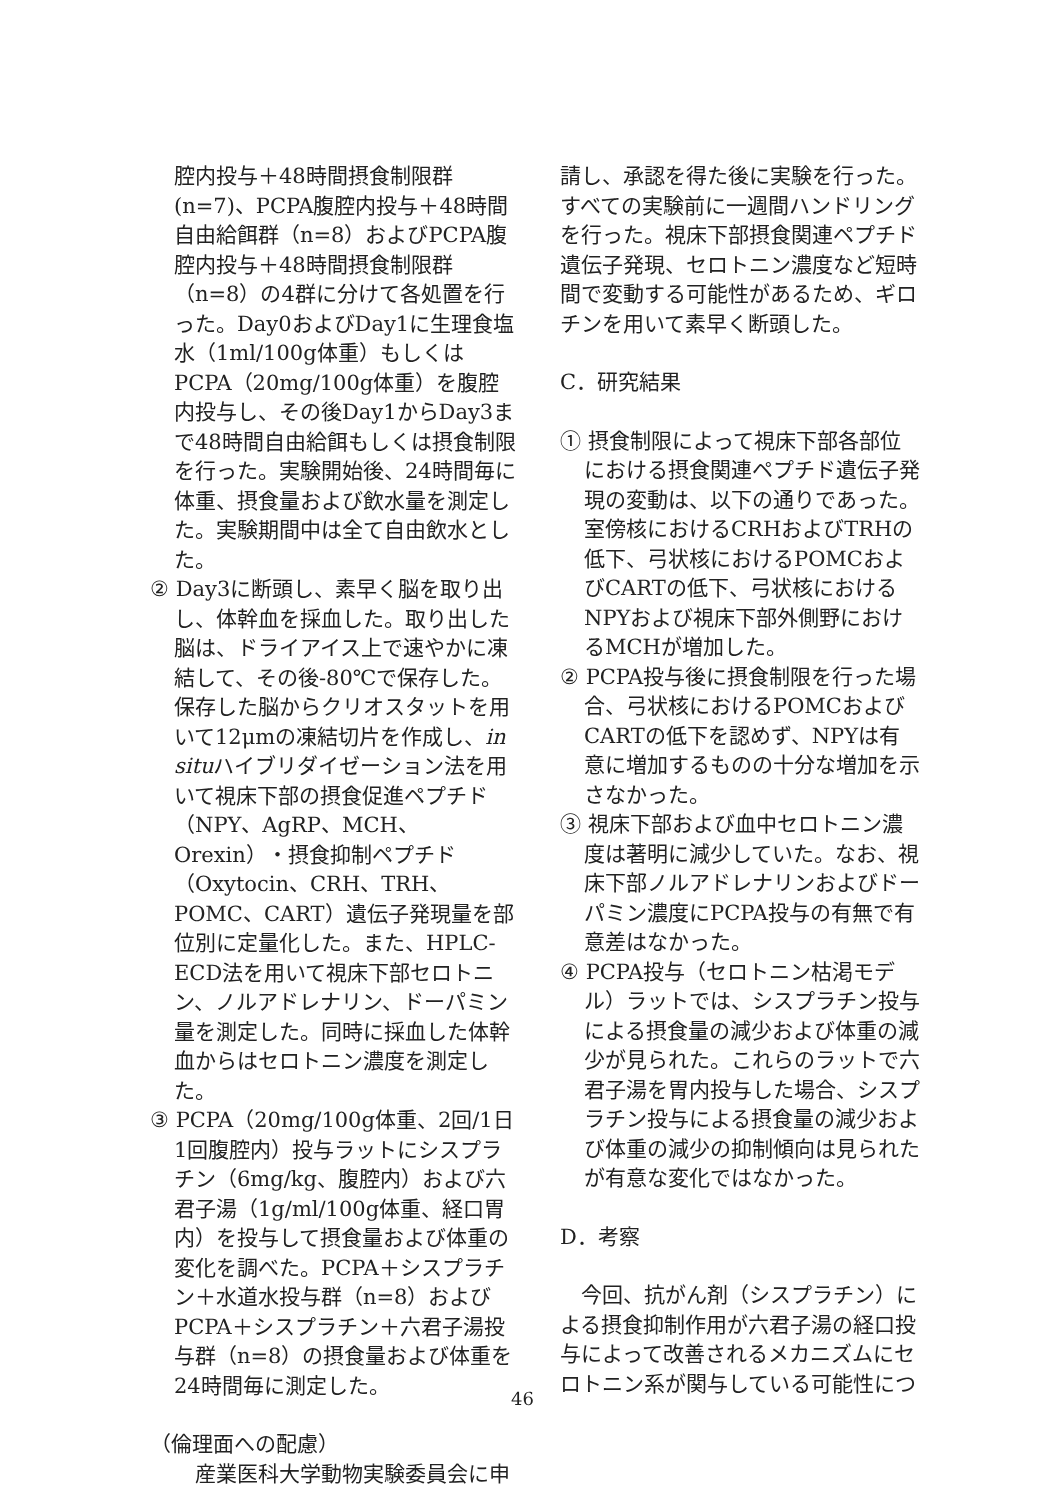腔内投与＋48時間摂食制限群(n=7)、PCPA腹腔内投与＋48時間自由給餌群（n=8）およびPCPA腹腔内投与＋48時間摂食制限群（n=8）の4群に分けて各処置を行った。Day0およびDay1に生理食塩水（1ml/100g体重）もしくはPCPA（20mg/100g体重）を腹腔内投与し、その後Day1からDay3まで48時間自由給餌もしくは摂食制限を行った。実験開始後、24時間毎に体重、摂食量および飲水量を測定した。実験期間中は全て自由飲水とした。
② Day3に断頭し、素早く脳を取り出し、体幹血を採血した。取り出した脳は、ドライアイス上で速やかに凍結して、その後-80℃で保存した。保存した脳からクリオスタットを用いて12μmの凍結切片を作成し、in situハイブリダイゼーション法を用いて視床下部の摂食促進ペプチド（NPY、AgRP、MCH、Orexin）・摂食抑制ペプチド（Oxytocin、CRH、TRH、POMC、CART）遺伝子発現量を部位別に定量化した。また、HPLC-ECD法を用いて視床下部セロトニン、ノルアドレナリン、ドーパミン量を測定した。同時に採血した体幹血からはセロトニン濃度を測定した。
③ PCPA（20mg/100g体重、2回/1日1回腹腔内）投与ラットにシスプラチン（6mg/kg、腹腔内）および六君子湯（1g/ml/100g体重、経口胃内）を投与して摂食量および体重の変化を調べた。PCPA＋シスプラチン＋水道水投与群（n=8）およびPCPA＋シスプラチン＋六君子湯投与群（n=8）の摂食量および体重を24時間毎に測定した。
（倫理面への配慮）
　産業医科大学動物実験委員会に申
請し、承認を得た後に実験を行った。すべての実験前に一週間ハンドリングを行った。視床下部摂食関連ペプチド遺伝子発現、セロトニン濃度など短時間で変動する可能性があるため、ギロチンを用いて素早く断頭した。
C．研究結果
① 摂食制限によって視床下部各部位における摂食関連ペプチド遺伝子発現の変動は、以下の通りであった。室傍核におけるCRHおよびTRHの低下、弓状核におけるPOMCおよびCARTの低下、弓状核におけるNPYおよび視床下部外側野におけるMCHが増加した。
② PCPA投与後に摂食制限を行った場合、弓状核におけるPOMCおよびCARTの低下を認めず、NPYは有意に増加するものの十分な増加を示さなかった。
③ 視床下部および血中セロトニン濃度は著明に減少していた。なお、視床下部ノルアドレナリンおよびドーパミン濃度にPCPA投与の有無で有意差はなかった。
④ PCPA投与（セロトニン枯渇モデル）ラットでは、シスプラチン投与による摂食量の減少および体重の減少が見られた。これらのラットで六君子湯を胃内投与した場合、シスプラチン投与による摂食量の減少および体重の減少の抑制傾向は見られたが有意な変化ではなかった。
D．考察
　今回、抗がん剤（シスプラチン）による摂食抑制作用が六君子湯の経口投与によって改善されるメカニズムにセロトニン系が関与している可能性につ
46